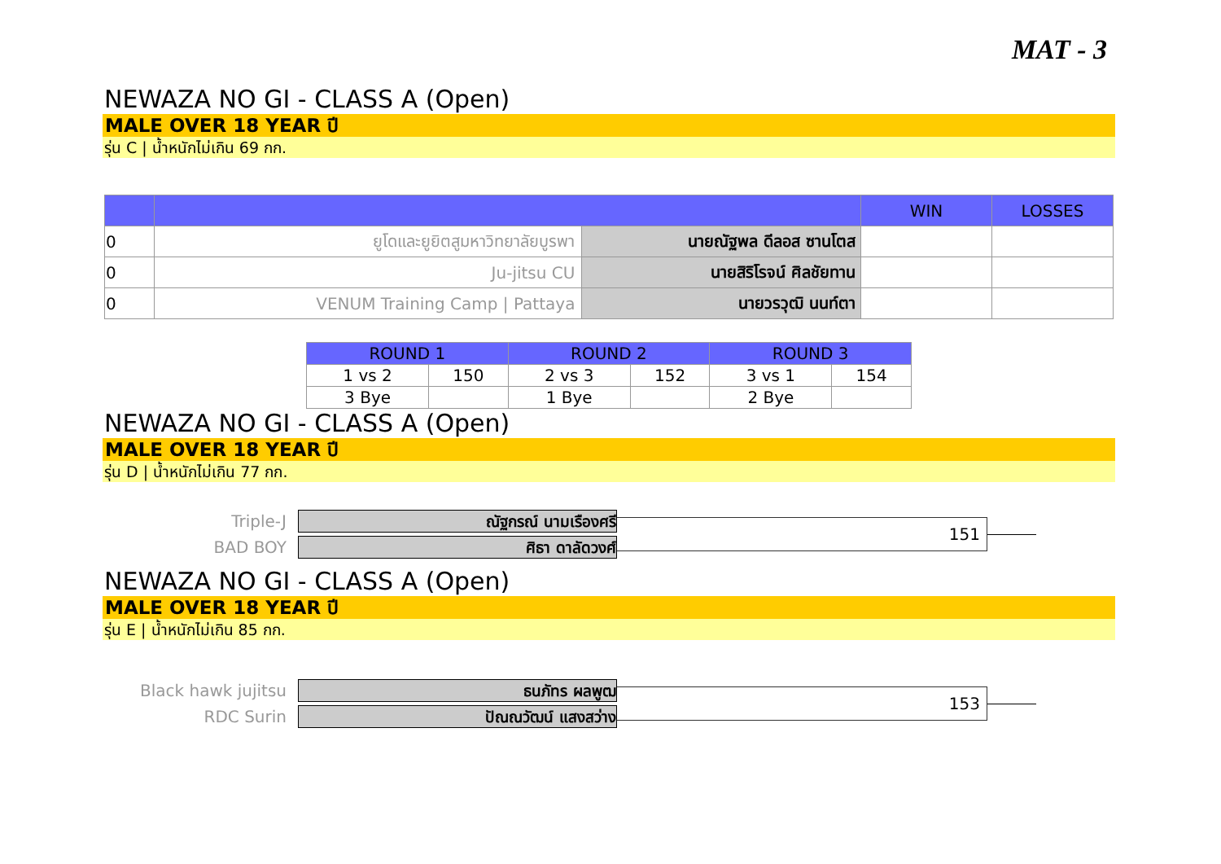MAT - 3
NEWAZA NO GI - CLASS A (Open)
MALE OVER 18 YEAR ปี
รุ่น C | น้ำหนักไม่เกิน 69 กก.
| | | | WIN | LOSSES |
| --- | --- | --- | --- | --- |
| 0 | ยูโดและยูยิตสูมหาวิทยาลัยบูรพา | นายณัฐพล ดีลอส ซานโตส | | |
| 0 | Ju-jitsu CU | นายสิริโรจน์ ศิลชัยทาน | | |
| 0 | VENUM Training Camp / Pattaya | นายวรวุฒิ นนท์ตา | | |
| ROUND 1 | | ROUND 2 | | ROUND 3 | |
| --- | --- | --- | --- | --- | --- |
| 1 vs 2 | 150 | 2 vs 3 | 152 | 3 vs 1 | 154 |
| 3 Bye | | 1 Bye | | 2 Bye | |
NEWAZA NO GI - CLASS A (Open)
MALE OVER 18 YEAR ปี
รุ่น D | น้ำหนักไม่เกิน 77 กก.
Triple-J
BAD BOY
ณัฐกรณ์ นามเรืองศรี
ศิธา ดาลัดวงศ์
151
NEWAZA NO GI - CLASS A (Open)
MALE OVER 18 YEAR ปี
รุ่น E | น้ำหนักไม่เกิน 85 กก.
Black hawk jujitsu
RDC Surin
ธนภัทร ผลพูฒ
ปัณณวัฒน์ แสงสว่าง
153